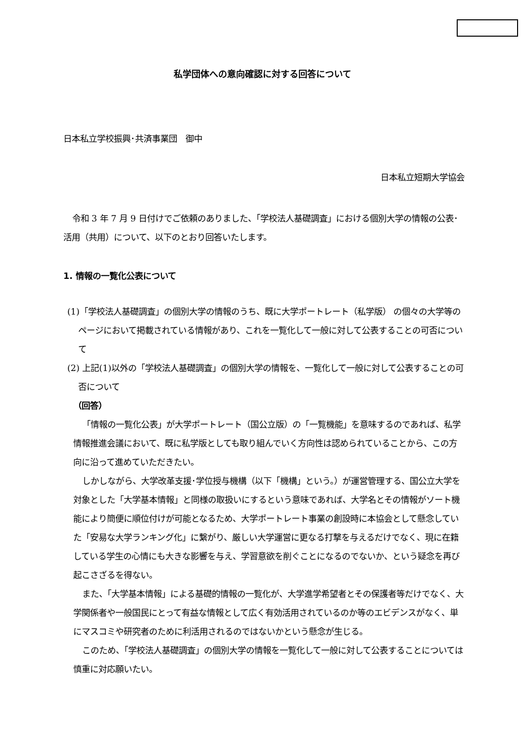私学団体への意向確認に対する回答について
日本私立学校振興･共済事業団　御中
日本私立短期大学協会
令和 3 年 7 月 9 日付けでご依頼のありました、「学校法人基礎調査」における個別大学の情報の公表･活用（共用）について、以下のとおり回答いたします。
1. 情報の一覧化公表について
(1)「学校法人基礎調査」の個別大学の情報のうち、既に大学ポートレート（私学版） の個々の大学等のページにおいて掲載されている情報があり、これを一覧化して一般に対して公表することの可否について
(2) 上記(1)以外の「学校法人基礎調査」の個別大学の情報を、一覧化して一般に対して公表することの可否について
（回答）
「情報の一覧化公表」が大学ポートレート（国公立版）の「一覧機能」を意味するのであれば、私学情報推進会議において、既に私学版としても取り組んでいく方向性は認められていることから、この方向に沿って進めていただきたい。
しかしながら、大学改革支援･学位授与機構（以下「機構」という。）が運営管理する、国公立大学を対象とした「大学基本情報」と同様の取扱いにするという意味であれば、大学名とその情報がソート機能により簡便に順位付けが可能となるため、大学ポートレート事業の創設時に本協会として懸念していた「安易な大学ランキング化」に繋がり、厳しい大学運営に更なる打撃を与えるだけでなく、現に在籍している学生の心情にも大きな影響を与え、学習意欲を削ぐことになるのでないか、という疑念を再び起こさざるを得ない。
また、「大学基本情報」による基礎的情報の一覧化が、大学進学希望者とその保護者等だけでなく、大学関係者や一般国民にとって有益な情報として広く有効活用されているのか等のエビデンスがなく、単にマスコミや研究者のために利活用されるのではないかという懸念が生じる。
このため、「学校法人基礎調査」の個別大学の情報を一覧化して一般に対して公表することについては慎重に対応願いたい。